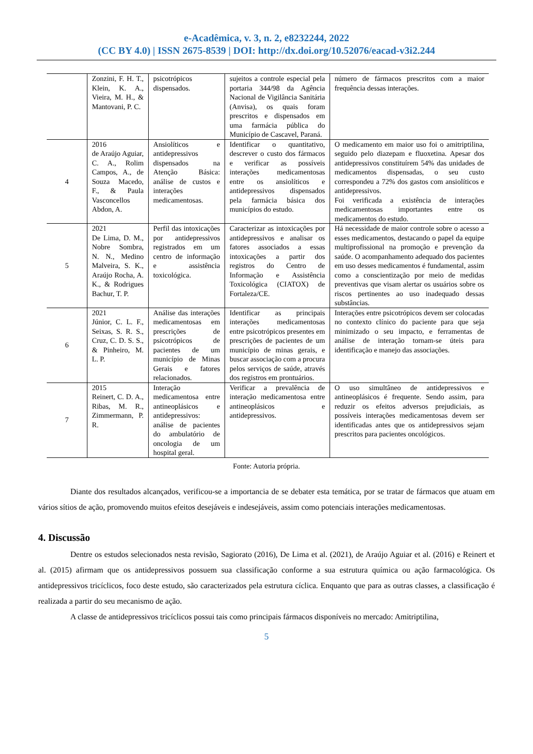e-Acadêmica, v. 3, n. 2, e8232244, 2022
(CC BY 4.0) | ISSN 2675-8539 | DOI: http://dx.doi.org/10.52076/eacad-v3i2.244
| | Zonzini, F. H. T., Klein, K. A., Vieira, M. H., & Mantovani, P. C. | psicotrópicos dispensados. | sujeitos a controle especial pela portaria 344/98 da Agência Nacional de Vigilância Sanitária (Anvisa), os quais foram prescritos e dispensados em uma farmácia pública do Município de Cascavel, Paraná. | número de fármacos prescritos com a maior frequência dessas interações. |
| 4 | 2016 de Araújo Aguiar, C. A., Rolim Campos, A., de Souza Macedo, F., & Paula Vasconcellos Abdon, A. | Ansiolíticos e antidepressivos dispensados na Atenção Básica: análise de custos e interações medicamentosas. | Identificar o quantitativo, descrever o custo dos fármacos e verificar as possíveis interações medicamentosas entre os ansiolíticos e antidepressivos dispensados pela farmácia básica dos municípios do estudo. | O medicamento em maior uso foi o amitriptilina, seguido pelo diazepam e fluoxetina. Apesar dos antidepressivos constituírem 54% das unidades de medicamentos dispensadas, o seu custo correspondeu a 72% dos gastos com ansiolíticos e antidepressivos. Foi verificada a existência de interações medicamentosas importantes entre os medicamentos do estudo. |
| 5 | 2021 De Lima, D. M., Nobre Sombra, N. N., Medino Malveira, S. K., Araújo Rocha, A. K., & Rodrigues Bachur, T. P. | Perfil das intoxicações por antidepressivos registrados em um centro de informação e assistência toxicológica. | Caracterizar as intoxicações por antidepressivos e analisar os fatores associados a essas intoxicações a partir dos registros do Centro de Informação e Assistência Toxicológica (CIATOX) de Fortaleza/CE. | Há necessidade de maior controle sobre o acesso a esses medicamentos, destacando o papel da equipe multiprofissional na promoção e prevenção da saúde. O acompanhamento adequado dos pacientes em uso desses medicamentos é fundamental, assim como a conscientização por meio de medidas preventivas que visam alertar os usuários sobre os riscos pertinentes ao uso inadequado dessas substâncias. |
| 6 | 2021 Júnior, C. L. F., Seixas, S. R. S., Cruz, C. D. S. S., & Pinheiro, M. L. P. | Análise das interações medicamentosas em prescrições de psicotrópicos de pacientes de um município de Minas Gerais e fatores relacionados. | Identificar as principais interações medicamentosas entre psicotrópicos presentes em prescrições de pacientes de um município de minas gerais, e buscar associação com a procura pelos serviços de saúde, através dos registros em prontuários. | Interações entre psicotrópicos devem ser colocadas no contexto clínico do paciente para que seja minimizado o seu impacto, e ferramentas de análise de interação tornam-se úteis para identificação e manejo das associações. |
| 7 | 2015 Reinert, C. D. A., Ribas, M. R., Zimmermann, P. R. | Interação medicamentosa entre antineoplásicos e antidepressivos: análise de pacientes do ambulatório de oncologia de um hospital geral. | Verificar a prevalência de interação medicamentosa entre antineoplásicos e antidepressivos. | O uso simultâneo de antidepressivos e antineoplásicos é frequente. Sendo assim, para reduzir os efeitos adversos prejudiciais, as possíveis interações medicamentosas devem ser identificadas antes que os antidepressivos sejam prescritos para pacientes oncológicos. |
Fonte: Autoria própria.
Diante dos resultados alcançados, verificou-se a importancia de se debater esta temática, por se tratar de fármacos que atuam em vários sítios de ação, promovendo muitos efeitos desejáveis e indesejáveis, assim como potenciais interações medicamentosas.
4. Discussão
Dentre os estudos selecionados nesta revisão, Sagiorato (2016), De Lima et al. (2021), de Araújo Aguiar et al. (2016) e Reinert et al. (2015) afirmam que os antidepressivos possuem sua classificação conforme a sua estrutura química ou ação farmacológica. Os antidepressivos tricíclicos, foco deste estudo, são caracterizados pela estrutura cíclica. Enquanto que para as outras classes, a classificação é realizada a partir do seu mecanismo de ação.
A classe de antidepressivos tricíclicos possui tais como principais fármacos disponíveis no mercado: Amitriptilina,
5